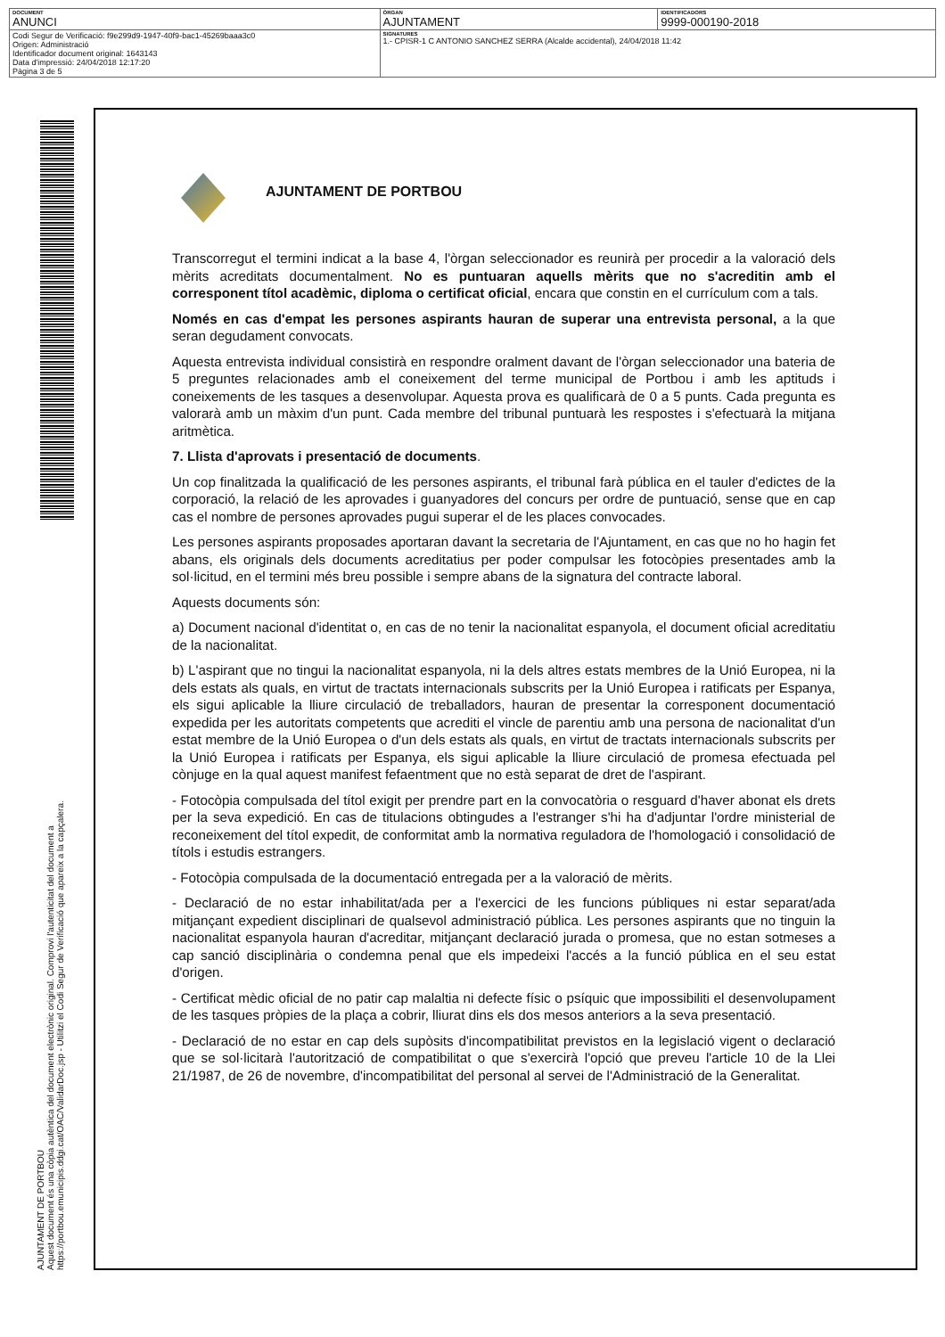| DOCUMENT ANUNCI | ÒRGAN AJUNTAMENT | IDENTIFICADORS 9999-000190-2018 |
| Codi Segur de Verificació: f9e299d9-1947-40f9-bac1-45269baaa3c0 Origen: Administració Identificador document original: 1643143 Data d'impressió: 24/04/2018 12:17:20 Pàgina 3 de 5 | SIGNATURES 1.- CPISR-1 C ANTONIO SANCHEZ SERRA (Alcalde accidental), 24/04/2018 11:42 | |
AJUNTAMENT DE PORTBOU
Aquest document és una còpia autèntica del document electrònic original. Comprovi l'autenticitat del document a
https://portbou.emunicipis.ddgi.cat/OAC/ValidarDoc.jsp - Utilitzi el Codi Segur de Verificació que apareix a la capçalera.
AJUNTAMENT DE PORTBOU
Transcorregut el termini indicat a la base 4, l'òrgan seleccionador es reunirà per procedir a la valoració dels mèrits acreditats documentalment. No es puntuaran aquells mèrits que no s'acreditin amb el corresponent títol acadèmic, diploma o certificat oficial, encara que constin en el currículum com a tals.
Només en cas d'empat les persones aspirants hauran de superar una entrevista personal, a la que seran degudament convocats.
Aquesta entrevista individual consistirà en respondre oralment davant de l'òrgan seleccionador una bateria de 5 preguntes relacionades amb el coneixement del terme municipal de Portbou i amb les aptituds i coneixements de les tasques a desenvolupar. Aquesta prova es qualificarà de 0 a 5 punts. Cada pregunta es valorarà amb un màxim d'un punt. Cada membre del tribunal puntuarà les respostes i s'efectuarà la mitjana aritmètica.
7. Llista d'aprovats i presentació de documents.
Un cop finalitzada la qualificació de les persones aspirants, el tribunal farà pública en el tauler d'edictes de la corporació, la relació de les aprovades i guanyadores del concurs per ordre de puntuació, sense que en cap cas el nombre de persones aprovades pugui superar el de les places convocades.
Les persones aspirants proposades aportaran davant la secretaria de l'Ajuntament, en cas que no ho hagin fet abans, els originals dels documents acreditatius per poder compulsar les fotocòpies presentades amb la sol·licitud, en el termini més breu possible i sempre abans de la signatura del contracte laboral.
Aquests documents són:
a) Document nacional d'identitat o, en cas de no tenir la nacionalitat espanyola, el document oficial acreditatiu de la nacionalitat.
b) L'aspirant que no tingui la nacionalitat espanyola, ni la dels altres estats membres de la Unió Europea, ni la dels estats als quals, en virtut de tractats internacionals subscrits per la Unió Europea i ratificats per Espanya, els sigui aplicable la lliure circulació de treballadors, hauran de presentar la corresponent documentació expedida per les autoritats competents que acrediti el vincle de parentiu amb una persona de nacionalitat d'un estat membre de la Unió Europea o d'un dels estats als quals, en virtut de tractats internacionals subscrits per la Unió Europea i ratificats per Espanya, els sigui aplicable la lliure circulació de promesa efectuada pel cònjuge en la qual aquest manifest fefaentment que no està separat de dret de l'aspirant.
- Fotocòpia compulsada del títol exigit per prendre part en la convocatòria o resguard d'haver abonat els drets per la seva expedició. En cas de titulacions obtingudes a l'estranger s'hi ha d'adjuntar l'ordre ministerial de reconeixement del títol expedit, de conformitat amb la normativa reguladora de l'homologació i consolidació de títols i estudis estrangers.
- Fotocòpia compulsada de la documentació entregada per a la valoració de mèrits.
- Declaració de no estar inhabilitat/ada per a l'exercici de les funcions públiques ni estar separat/ada mitjançant expedient disciplinari de qualsevol administració pública. Les persones aspirants que no tinguin la nacionalitat espanyola hauran d'acreditar, mitjançant declaració jurada o promesa, que no estan sotmeses a cap sanció disciplinària o condemna penal que els impedeixi l'accés a la funció pública en el seu estat d'origen.
- Certificat mèdic oficial de no patir cap malaltia ni defecte físic o psíquic que impossibiliti el desenvolupament de les tasques pròpies de la plaça a cobrir, lliurat dins els dos mesos anteriors a la seva presentació.
- Declaració de no estar en cap dels supòsits d'incompatibilitat previstos en la legislació vigent o declaració que se sol·licitarà l'autorització de compatibilitat o que s'exercirà l'opció que preveu l'article 10 de la Llei 21/1987, de 26 de novembre, d'incompatibilitat del personal al servei de l'Administració de la Generalitat.